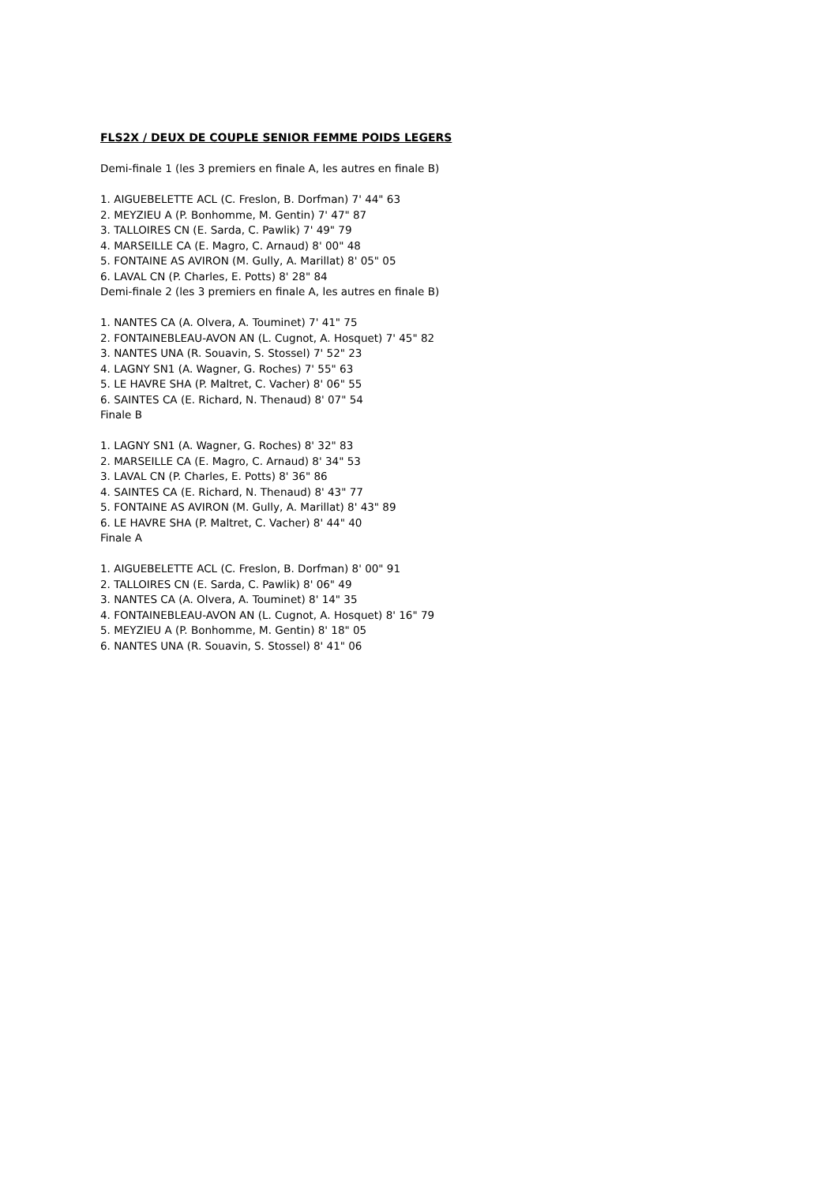FLS2X / DEUX DE COUPLE SENIOR FEMME POIDS LEGERS
Demi-finale 1 (les 3 premiers en finale A, les autres en finale B)
1. AIGUEBELETTE ACL (C. Freslon, B. Dorfman) 7' 44" 63
2. MEYZIEU A (P. Bonhomme, M. Gentin) 7' 47" 87
3. TALLOIRES CN (E. Sarda, C. Pawlik) 7' 49" 79
4. MARSEILLE CA (E. Magro, C. Arnaud) 8' 00" 48
5. FONTAINE AS AVIRON (M. Gully, A. Marillat) 8' 05" 05
6. LAVAL CN (P. Charles, E. Potts) 8' 28" 84
Demi-finale 2 (les 3 premiers en finale A, les autres en finale B)
1. NANTES CA (A. Olvera, A. Touminet) 7' 41" 75
2. FONTAINEBLEAU-AVON AN (L. Cugnot, A. Hosquet) 7' 45" 82
3. NANTES UNA (R. Souavin, S. Stossel) 7' 52" 23
4. LAGNY SN1 (A. Wagner, G. Roches) 7' 55" 63
5. LE HAVRE SHA (P. Maltret, C. Vacher) 8' 06" 55
6. SAINTES CA (E. Richard, N. Thenaud) 8' 07" 54
Finale B
1. LAGNY SN1 (A. Wagner, G. Roches) 8' 32" 83
2. MARSEILLE CA (E. Magro, C. Arnaud) 8' 34" 53
3. LAVAL CN (P. Charles, E. Potts) 8' 36" 86
4. SAINTES CA (E. Richard, N. Thenaud) 8' 43" 77
5. FONTAINE AS AVIRON (M. Gully, A. Marillat) 8' 43" 89
6. LE HAVRE SHA (P. Maltret, C. Vacher) 8' 44" 40
Finale A
1. AIGUEBELETTE ACL (C. Freslon, B. Dorfman) 8' 00" 91
2. TALLOIRES CN (E. Sarda, C. Pawlik) 8' 06" 49
3. NANTES CA (A. Olvera, A. Touminet) 8' 14" 35
4. FONTAINEBLEAU-AVON AN (L. Cugnot, A. Hosquet) 8' 16" 79
5. MEYZIEU A (P. Bonhomme, M. Gentin) 8' 18" 05
6. NANTES UNA (R. Souavin, S. Stossel) 8' 41" 06